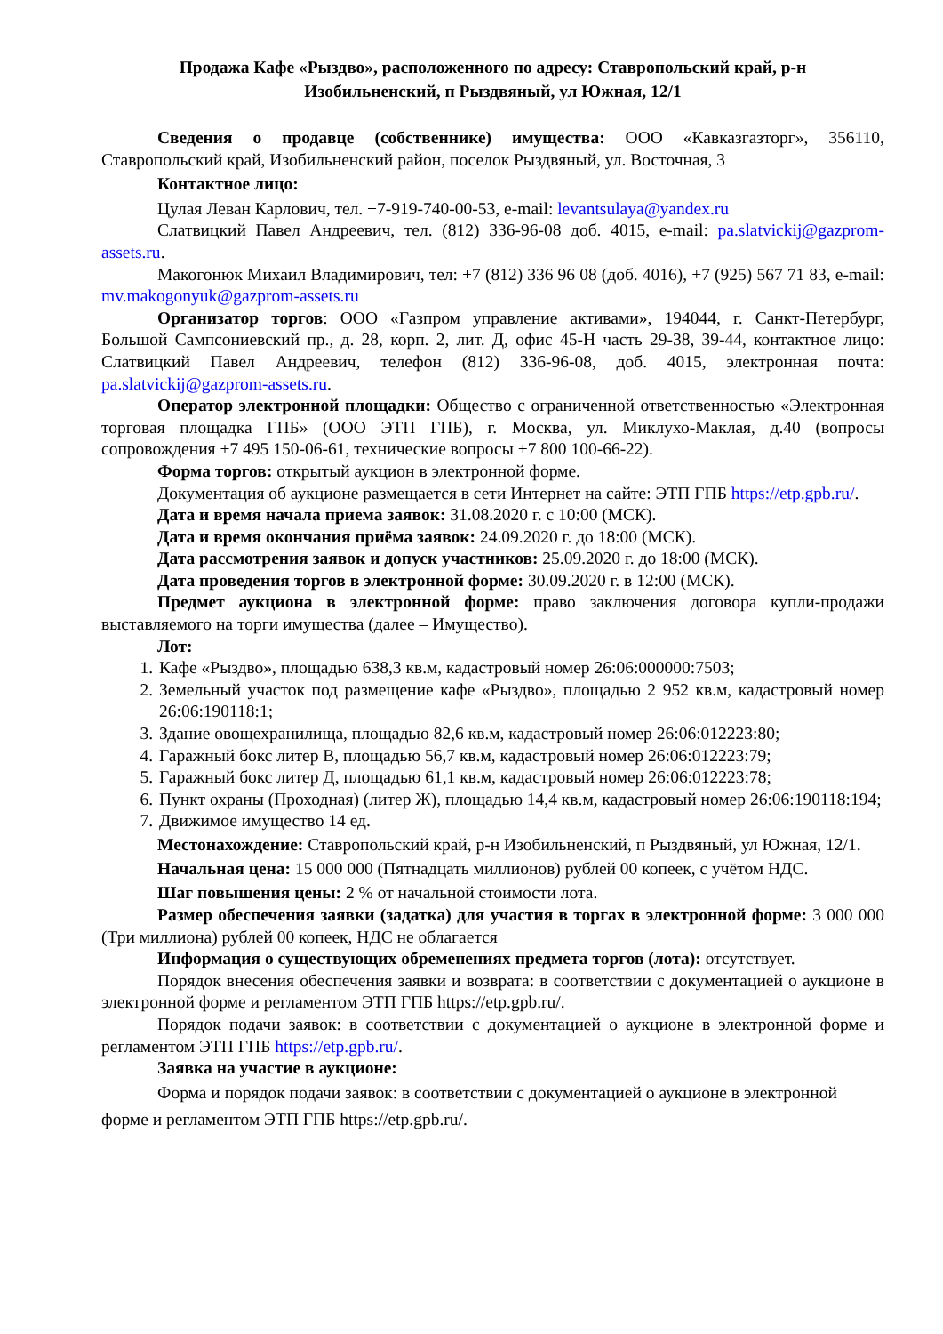Продажа Кафе «Рыздво», расположенного по адресу: Ставропольский край, р-н Изобильненский, п Рыздвяный, ул Южная, 12/1
Сведения о продавце (собственнике) имущества: ООО «Кавказгазторг», 356110, Ставропольский край, Изобильненский район, поселок Рыздвяный, ул. Восточная, 3
Контактное лицо:
Цулая Леван Карлович, тел. +7-919-740-00-53, e-mail: levantsulaya@yandex.ru
Слатвицкий Павел Андреевич, тел. (812) 336-96-08 доб. 4015, e-mail: pa.slatvickij@gazprom-assets.ru.
Макогонюк Михаил Владимирович, тел: +7 (812) 336 96 08 (доб. 4016), +7 (925) 567 71 83, e-mail: mv.makogonyuk@gazprom-assets.ru
Организатор торгов: ООО «Газпром управление активами», 194044, г. Санкт-Петербург, Большой Сампсониевский пр., д. 28, корп. 2, лит. Д, офис 45-Н часть 29-38, 39-44, контактное лицо: Слатвицкий Павел Андреевич, телефон (812) 336-96-08, доб. 4015, электронная почта: pa.slatvickij@gazprom-assets.ru.
Оператор электронной площадки: Общество с ограниченной ответственностью «Электронная торговая площадка ГПБ» (ООО ЭТП ГПБ), г. Москва, ул. Миклухо-Маклая, д.40 (вопросы сопровождения +7 495 150-06-61, технические вопросы +7 800 100-66-22).
Форма торгов: открытый аукцион в электронной форме.
Документация об аукционе размещается в сети Интернет на сайте: ЭТП ГПБ https://etp.gpb.ru/.
Дата и время начала приема заявок: 31.08.2020 г. с 10:00 (МСК).
Дата и время окончания приёма заявок: 24.09.2020 г. до 18:00 (МСК).
Дата рассмотрения заявок и допуск участников: 25.09.2020 г. до 18:00 (МСК).
Дата проведения торгов в электронной форме: 30.09.2020 г. в 12:00 (МСК).
Предмет аукциона в электронной форме: право заключения договора купли-продажи выставляемого на торги имущества (далее – Имущество).
Лот:
1. Кафе «Рыздво», площадью 638,3 кв.м, кадастровый номер 26:06:000000:7503;
2. Земельный участок под размещение кафе «Рыздво», площадью 2 952 кв.м, кадастровый номер 26:06:190118:1;
3. Здание овощехранилища, площадью 82,6 кв.м, кадастровый номер 26:06:012223:80;
4. Гаражный бокс литер В, площадью 56,7 кв.м, кадастровый номер 26:06:012223:79;
5. Гаражный бокс литер Д, площадью 61,1 кв.м, кадастровый номер 26:06:012223:78;
6. Пункт охраны (Проходная) (литер Ж), площадью 14,4 кв.м, кадастровый номер 26:06:190118:194;
7. Движимое имущество 14 ед.
Местонахождение: Ставропольский край, р-н Изобильненский, п Рыздвяный, ул Южная, 12/1.
Начальная цена: 15 000 000 (Пятнадцать миллионов) рублей 00 копеек, с учётом НДС.
Шаг повышения цены: 2 % от начальной стоимости лота.
Размер обеспечения заявки (задатка) для участия в торгах в электронной форме: 3 000 000 (Три миллиона) рублей 00 копеек, НДС не облагается
Информация о существующих обременениях предмета торгов (лота): отсутствует.
Порядок внесения обеспечения заявки и возврата: в соответствии с документацией о аукционе в электронной форме и регламентом ЭТП ГПБ https://etp.gpb.ru/.
Порядок подачи заявок: в соответствии с документацией о аукционе в электронной форме и регламентом ЭТП ГПБ https://etp.gpb.ru/.
Заявка на участие в аукционе:
Форма и порядок подачи заявок: в соответствии с документацией о аукционе в электронной форме и регламентом ЭТП ГПБ https://etp.gpb.ru/.